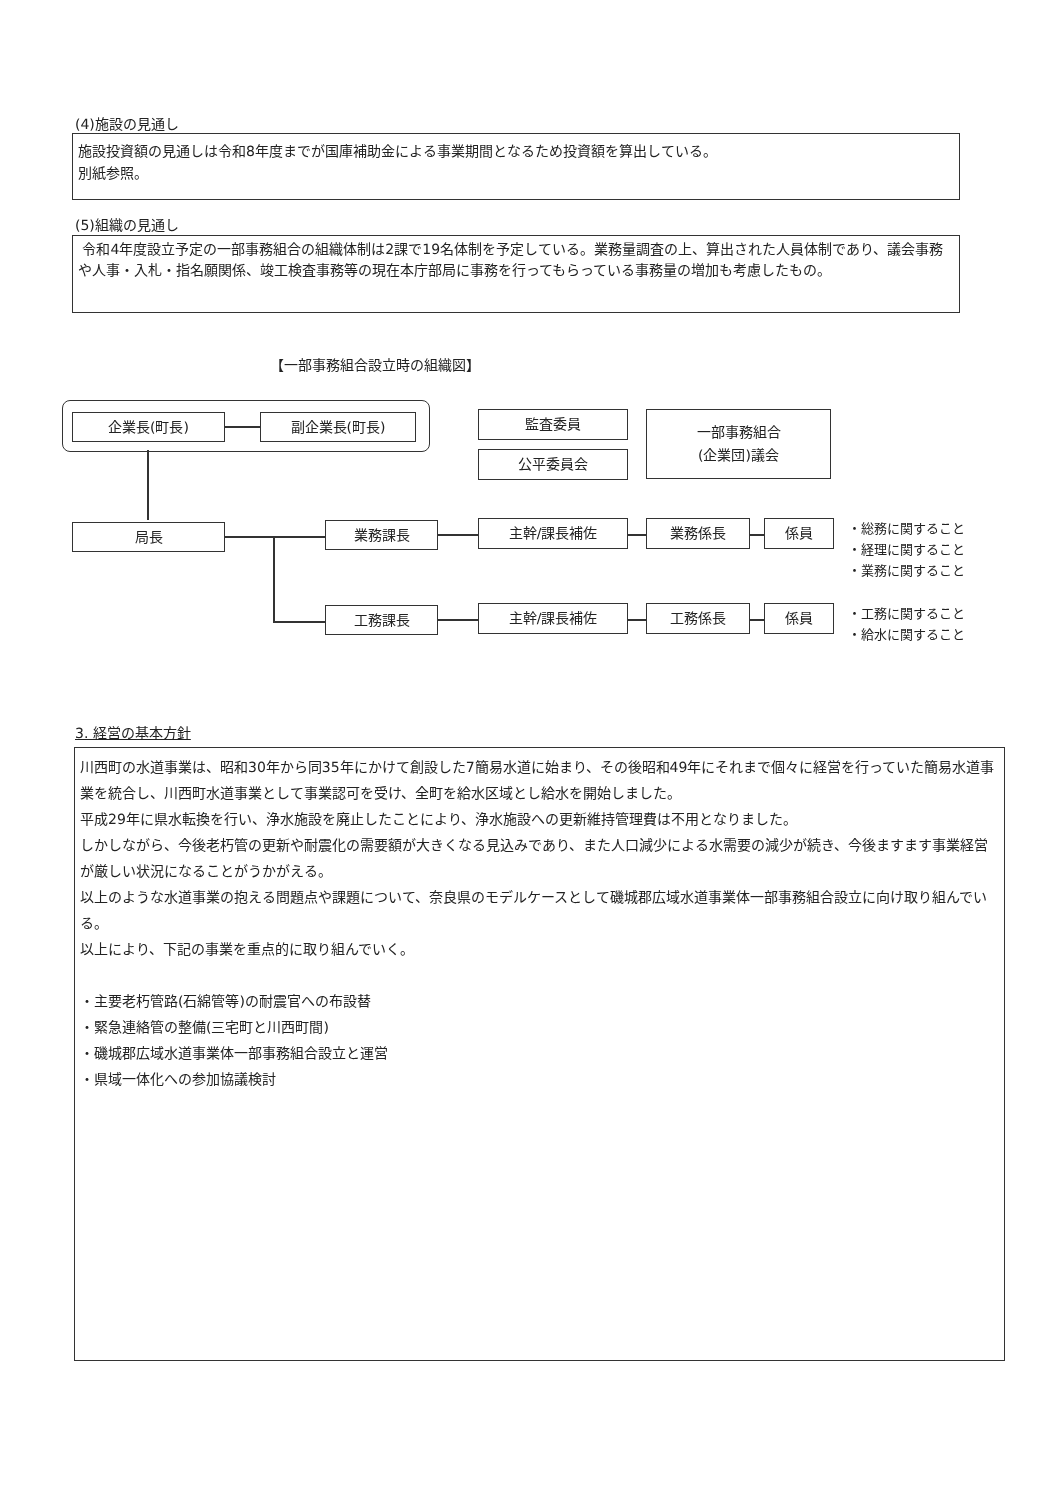(4)施設の見通し
施設投資額の見通しは令和8年度までが国庫補助金による事業期間となるため投資額を算出している。
別紙参照。
(5)組織の見通し
令和4年度設立予定の一部事務組合の組織体制は2課で19名体制を予定している。業務量調査の上、算出された人員体制であり、議会事務や人事・入札・指名願関係、竣工検査事務等の現在本庁部局に事務を行ってもらっている事務量の増加も考慮したもの。
【一部事務組合設立時の組織図】
企業長(町長) 副企業長(町長) 監査委員
公平委員会
一部事務組合
(企業団)議会
局長 業務課長 主幹/課長補佐 業務係長 係員
・総務に関すること
・経理に関すること
・業務に関すること
工務課長 主幹/課長補佐 工務係長 係員
・工務に関すること
・給水に関すること
3. 経営の基本方針
川西町の水道事業は、昭和30年から同35年にかけて創設した7簡易水道に始まり、その後昭和49年にそれまで個々に経営を行っていた簡易水道事業を統合し、川西町水道事業として事業認可を受け、全町を給水区域とし給水を開始しました。
平成29年に県水転換を行い、浄水施設を廃止したことにより、浄水施設への更新維持管理費は不用となりました。
しかしながら、今後老朽管の更新や耐震化の需要額が大きくなる見込みであり、また人口減少による水需要の減少が続き、今後ますます事業経営が厳しい状況になることがうかがえる。
以上のような水道事業の抱える問題点や課題について、奈良県のモデルケースとして磯城郡広域水道事業体一部事務組合設立に向け取り組んでいる。
以上により、下記の事業を重点的に取り組んでいく。
・主要老朽管路(石綿管等)の耐震官への布設替
・緊急連絡管の整備(三宅町と川西町間)
・磯城郡広域水道事業体一部事務組合設立と運営
・県域一体化への参加協議検討